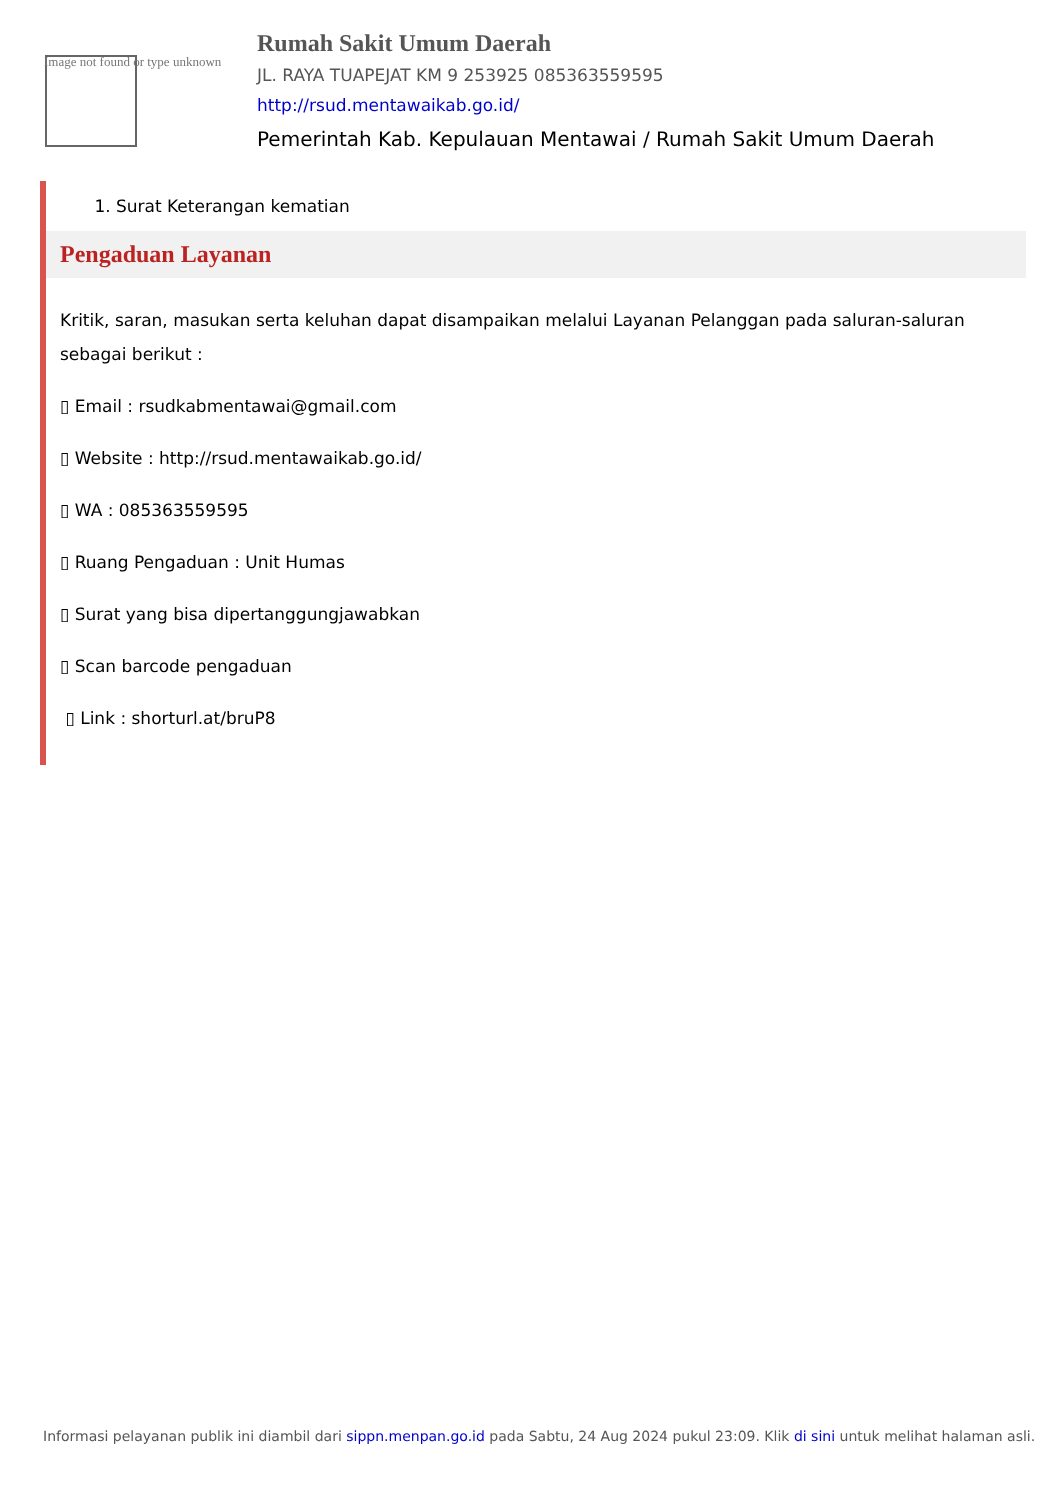Image not found or type unknown
Rumah Sakit Umum Daerah
JL. RAYA TUAPEJAT KM 9 253925 085363559595
http://rsud.mentawaikab.go.id/
Pemerintah Kab. Kepulauan Mentawai / Rumah Sakit Umum Daerah
1. Surat Keterangan kematian
Pengaduan Layanan
Kritik, saran, masukan serta keluhan dapat disampaikan melalui Layanan Pelanggan pada saluran-saluran sebagai berikut :
▯ Email : rsudkabmentawai@gmail.com
▯ Website : http://rsud.mentawaikab.go.id/
▯ WA : 085363559595
▯ Ruang Pengaduan : Unit Humas
▯ Surat yang bisa dipertanggungjawabkan
▯ Scan barcode pengaduan
▯ Link : shorturl.at/bruP8
Informasi pelayanan publik ini diambil dari sippn.menpan.go.id pada Sabtu, 24 Aug 2024 pukul 23:09. Klik di sini untuk melihat halaman asli.